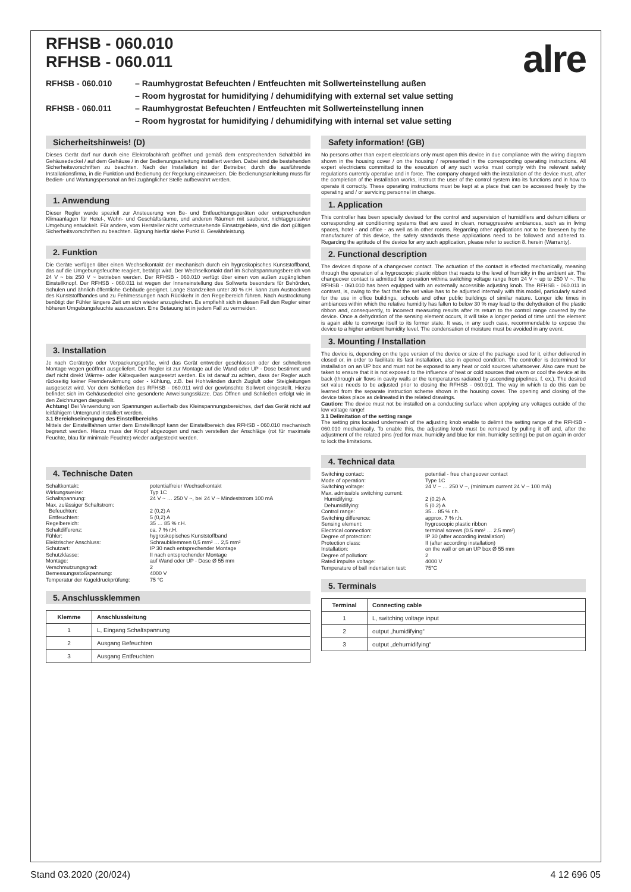alre
RFHSB - 060.010
RFHSB - 060.011
RFHSB - 060.010 – Raumhygrostat Befeuchten / Entfeuchten mit Sollwerteinstellung außen
– Room hygrostat for humidifying / dehumidifying with external set value setting RFHSB - 060.011 – Raumhygrostat Befeuchten / Entfeuchten mit Sollwerteinstellung innen
– Room hygrostat for humidifying / dehumidifying with internal set value setting
Sicherheitshinweis! (D)
Dieses Gerät darf nur durch eine Elektrofachkraft geöffnet und gemäß dem entsprechenden Schaltbild im Gehäusedeckel / auf dem Gehäuse / in der Bedienungsanleitung installiert werden. Dabei sind die bestehenden Sicherheitsvorschriften zu beachten. Nach der Installation ist der Betreiber, durch die ausführende Installationsfirma, in die Funktion und Bedienung der Regelung einzuweisen. Die Bedienungsanleitung muss für Bedien- und Wartungspersonal an frei zugänglicher Stelle aufbewahrt werden.
1. Anwendung
Dieser Regler wurde speziell zur Ansteuerung von Be- und Entfeuchtungsgeräten oder entsprechenden Klimaanlagen für Hotel-, Wohn- und Geschäftsräume, und anderen Räumen mit sauberer, nichtaggressiver Umgebung entwickelt. Für andere, vom Hersteller nicht vorherzusehende Einsatzgebiete, sind die dort gültigen Sicherheitsvorschriften zu beachten. Eignung hierfür siehe Punkt 8. Gewährleistung.
2. Funktion
Die Geräte verfügen über einen Wechselkontakt der mechanisch durch ein hygroskopisches Kunststoffband, das auf die Umgebungsfeuchte reagiert, betätigt wird. Der Wechselkontakt darf im Schaltspannungsbereich von 24 V ~ bis 250 V ~ betrieben werden. Der RFHSB - 060.010 verfügt über einen von außen zugänglichen Einstellknopf. Der RFHSB - 060.011 ist wegen der Inneneinstellung des Sollwerts besonders für Behörden, Schulen und ähnlich öffentliche Gebäude geeignet. Lange Standzeiten unter 30 % r.H. kann zum Austrocknen des Kunststoffbandes und zu Fehlmessungen nach Rückkehr in den Regelbereich führen. Nach Austrocknung benötigt der Fühler längere Zeit um sich wieder anzugleichen. Es empfiehlt sich in diesen Fall den Regler einer höheren Umgebungsfeuchte auszusetzen. Eine Betauung ist in jedem Fall zu vermeiden.
3. Installation
Je nach Gerätetyp oder Verpackungsgröße, wird das Gerät entweder geschlossen oder der schnelleren Montage wegen geöffnet ausgeliefert. Der Regler ist zur Montage auf die Wand oder UP - Dose bestimmt und darf nicht direkt Wärme- oder Kältequellen ausgesetzt werden. Es ist darauf zu achten, dass der Regler auch rückseitig keiner Fremderwärmung oder - kühlung, z.B. bei Hohlwänden durch Zugluft oder Steigleitungen ausgesetzt wird. Vor dem Schließen des RFHSB - 060.011 wird der gewünschte Sollwert eingestellt. Hierzu befindet sich im Gehäusedeckel eine gesonderte Anweisungsskizze. Das Öffnen und Schließen erfolgt wie in den Zeichnungen dargestellt.
Achtung! Bei Verwendung von Spannungen außerhalb des Kleinspannungsbereiches, darf das Gerät nicht auf leitfähigem Untergrund installiert werden.
3.1 Bereichseinengung des Einstellbereichs
Mittels der Einstellfahnen unter dem Einstellknopf kann der Einstellbereich des RFHSB - 060.010 mechanisch begrenzt werden. Hierzu muss der Knopf abgezogen und nach verstellen der Anschläge (rot für maximale Feuchte, blau für minimale Feuchte) wieder aufgesteckt werden.
4. Technische Daten
Schaltkontakt: potentialfreier Wechselkontakt Wirkungsweise: Typ 1C Schaltspannung: 24 V ~ … 250 V ~, bei 24 V ~ Mindeststrom 100 mA Max. zulässiger Schaltstrom: Befeuchten: 2 (0,2) A Entfeuchten: 5 (0,2) A Regelbereich: 35 … 85 % r.H. Schaltdifferenz: ca. 7 % r.H. Fühler: hygroskopisches Kunststoffband Elektrischer Anschluss: Schraubklemmen 0,5 mm² … 2,5 mm² Schutzart: IP 30 nach entsprechender Montage Schutzklasse: II nach entsprechender Montage Montage: auf Wand oder UP - Dose Ø 55 mm Verschmutzungsgrad: 2 Bemessungsstoßspannung: 4000 V Temperatur der Kugeldruckprüfung: 75 °C
5. Anschlussklemmen
| Klemme | Anschlussleitung |
| --- | --- |
| 1 | L, Eingang Schaltspannung |
| 2 | Ausgang Befeuchten |
| 3 | Ausgang Entfeuchten |
Safety information! (GB)
No persons other than expert electricians only must open this device in due compliance with the wiring diagram shown in the housing cover / on the housing / represented in the corresponding operating instructions. All expert electricians committed to the execution of any such works must comply with the relevant safety regulations currently operative and in force. The company charged with the installation of the device must, after the completion of the installation works, instruct the user of the control system into its functions and in how to operate it correctly. These operating instructions must be kept at a place that can be accessed freely by the operating and / or servicing personnel in charge.
1. Application
This controller has been specially devised for the control and supervision of humidifiers and dehumidifiers or corresponding air conditioning systems that are used in clean, nonaggressive ambiances, such as in living spaces, hotel - and office - as well as in other rooms. Regarding other applications not to be foreseen by the manufacturer of this device, the safety standards these applications need to be followed and adhered to. Regarding the aptitude of the device for any such application, please refer to section 8. herein (Warranty).
2. Functional description
The devices dispose of a changeover contact. The actuation of the contact is effected mechanically, meaning through the operation of a hygroscopic plastic ribbon that reacts to the level of humidity in the ambient air. The changeover contact is admitted for operation withina switching voltage range from 24 V ~ up to 250 V ~. The RFHSB - 060.010 has been equipped with an externally accessible adjusting knob. The RFHSB - 060.011 in contrast, is, owing to the fact that the set value has to be adjusted internally with this model, particularly suited for the use in office buildings, schools and other public buildings of similar nature. Longer idle times in ambiances within which the relative humidity has fallen to below 30 % may lead to the dehydration of the plastic ribbon and, consequently, to incorrect measuring results after its return to the control range covered by the device. Once a dehydration of the sensing element occurs, it will take a longer period of time until the element is again able to converge itself to its former state. It was, in any such case, recommendable to expose the device to a higher ambient humidity level. The condensation of moisture must be avoided in any event.
3. Mounting / Installation
The device is, depending on the type version of the device or size of the package used for it, either delivered in closed or, in order to facilitate its fast installation, also in opened condition. The controller is determined for installation on an UP box and must not be exposed to any heat or cold sources whatsoever. Also care must be taken to ensure that it is not exposed to the influence of heat or cold sources that warm or cool the device at its back (through air flows in cavity walls or the temperatures radiated by ascending pipelines, f. ex.). The desired set value needs to be adjusted prior to closing the RFHSB - 060.011. The way in which to do this can be learned from the separate instruction scheme shown in the housing cover. The opening and closing of the device takes place as delineated in the related drawings.
Caution: The device must not be installed on a conducting surface when applying any voltages outside of the low voltage range!
3.1 Delimitation of the setting range
The setting pins located underneath of the adjusting knob enable to delimit the setting range of the RFHSB - 060.010 mechanically. To enable this, the adjusting knob must be removed by pulling it off and, after the adjustment of the related pins (red for max. humidity and blue for min. humidity setting) be put on again in order to lock the limitations.
4. Technical data
Switching contact: potential - free changeover contact Mode of operation: Type 1C Switching voltage: 24 V ~ … 250 V ~, (minimum current 24 V ~ 100 mA) Max. admissible switching current: Humidifying: 2 (0.2) A Dehumidifying: 5 (0.2) A Control range: 35… 85 % r.h. Switching difference: approx. 7 % r.h. Sensing element: hygroscopic plastic ribbon Electrical connection: terminal screws (0.5 mm² … 2.5 mm²) Degree of protection: IP 30 (after according installation) Protection class: II (after according installation) Installation: on the wall or on an UP box Ø 55 mm Degree of pollution: 2 Rated impulse voltage: 4000 V Temperature of ball indentation test: 75°C
5. Terminals
| Terminal | Connecting cable |
| --- | --- |
| 1 | L, switching voltage input |
| 2 | output „humidifying“ |
| 3 | output „dehumidifying“ |
Stand 03.2020 (20/024) 4 12 696 05